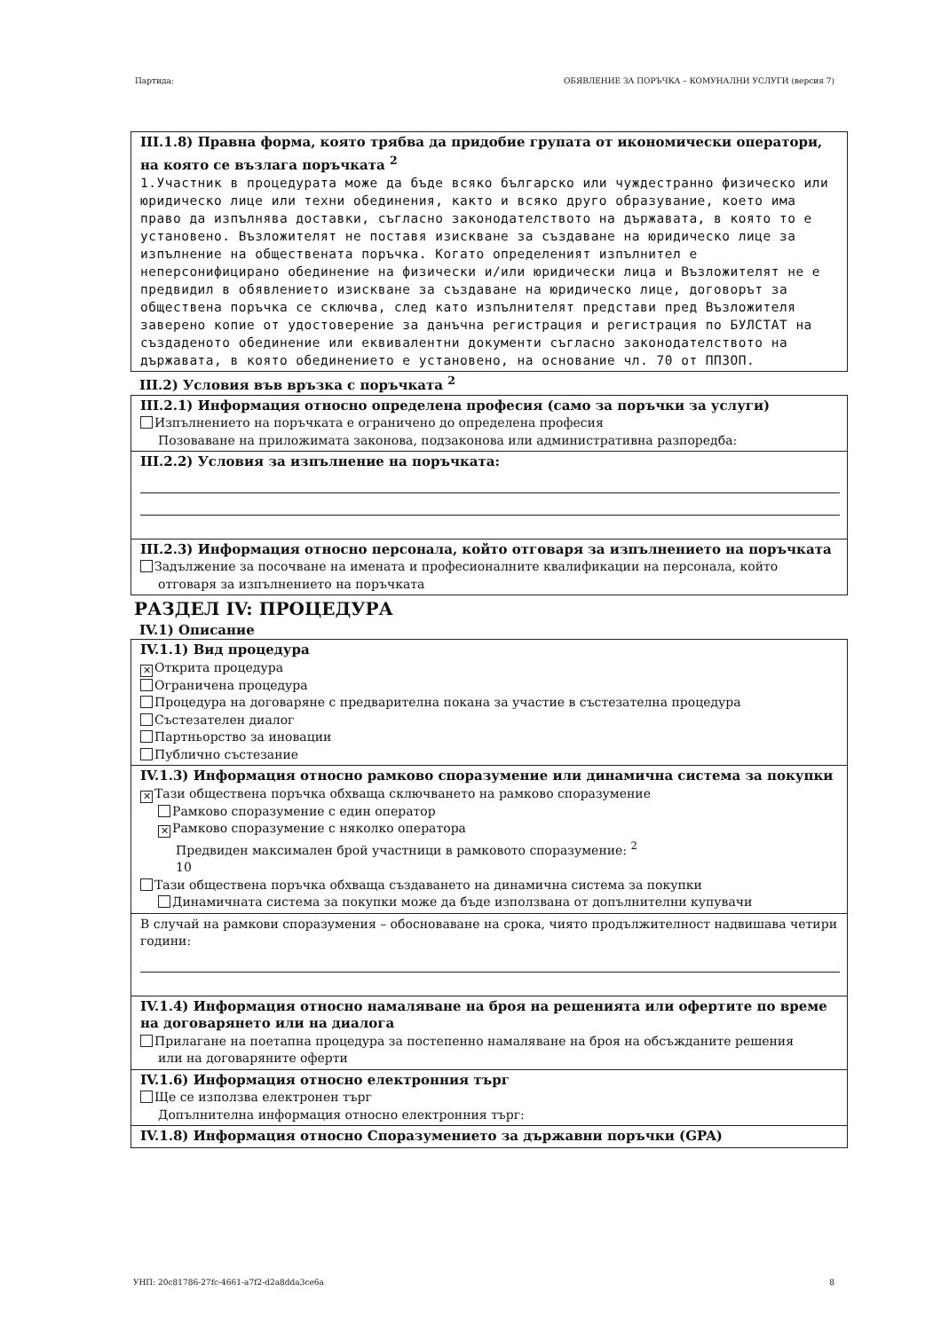Партида: ОБЯВЛЕНИЕ ЗА ПОРЪЧКА – КОМУНАЛНИ УСЛУГИ (версия 7)
III.1.8) Правна форма, която трябва да придобие групата от икономически оператори, на която се възлага поръчката <sup>2</sup>
1.Участник в процедурата може да бъде всяко българско или чуждестранно физическо или юридическо лице или техни обединения, както и всяко друго образувание, което има право да изпълнява доставки, съгласно законодателството на държавата, в която то е установено. Възложителят не поставя изискване за създаване на юридическо лице за изпълнение на обществената поръчка. Когато определеният изпълнител е неперсонифицирано обединение на физически и/или юридически лица и Възложителят не е предвидил в обявлението изискване за създаване на юридическо лице, договорът за обществена поръчка се сключва, след като изпълнителят представи пред Възложителя заверено копие от удостоверение за данъчна регистрация и регистрация по БУЛСТАТ на създаденото обединение или еквивалентни документи съгласно законодателството на държавата, в която обединението е установено, на основание чл. 70 от ППЗОП.
III.2) Условия във връзка с поръчката <sup>2</sup>
III.2.1) Информация относно определена професия (само за поръчки за услуги)
Изпълнението на поръчката е ограничено до определена професия
Позоваване на приложимата законова, подзаконова или административна разпоредба:
III.2.2) Условия за изпълнение на поръчката:
III.2.3) Информация относно персонала, който отговаря за изпълнението на поръчката
Задължение за посочване на имената и професионалните квалификации на персонала, който
отговаря за изпълнението на поръчката
РАЗДЕЛ IV: ПРОЦЕДУРА
IV.1) Описание
IV.1.1) Вид процедура
✕ Открита процедура
Ограничена процедура
Процедура на договаряне с предварителна покана за участие в състезателна процедура
Състезателен диалог
Партньорство за иновации
Публично състезание
IV.1.3) Информация относно рамково споразумение или динамична система за покупки
✕ Тази обществена поръчка обхваща сключването на рамково споразумение
Рамково споразумение с един оператор
✕ Рамково споразумение с няколко оператора
Предвиден максимален брой участници в рамковото споразумение: <sup>2</sup>
10
Тази обществена поръчка обхваща създаването на динамична система за покупки
Динамичната система за покупки може да бъде използвана от допълнителни купувачи
В случай на рамкови споразумения – обосноваване на срока, чиято продължителност надвишава четири години:
IV.1.4) Информация относно намаляване на броя на решенията или офертите по време на договарянето или на диалога
Прилагане на поетапна процедура за постепенно намаляване на броя на обсъжданите решения
или на договаряните оферти
IV.1.6) Информация относно електронния търг
Ще се използва електронен търг
Допълнителна информация относно електронния търг:
IV.1.8) Информация относно Споразумението за държавни поръчки (GPA)
УНП: 20c81786-27fc-4661-a7f2-d2a8dda3ce6a 8